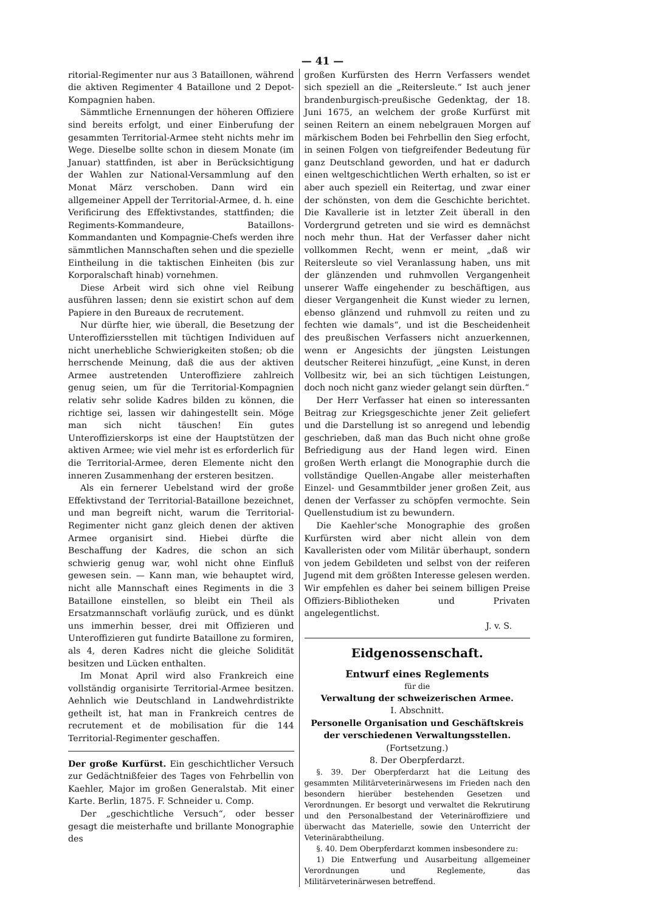— 41 —
ritorial-Regimenter nur aus 3 Bataillonen, während die aktiven Regimenter 4 Bataillone und 2 Depot-Kompagnien haben.
Sämmtliche Ernennungen der höheren Offiziere sind bereits erfolgt, und einer Einberufung der gesammten Territorial-Armee steht nichts mehr im Wege. Dieselbe sollte schon in diesem Monate (im Januar) stattfinden, ist aber in Berücksichtigung der Wahlen zur National-Versammlung auf den Monat März verschoben. Dann wird ein allgemeiner Appell der Territorial-Armee, d. h. eine Verificirung des Effektivstandes, stattfinden; die Regiments-Kommandeure, Bataillons-Kommandanten und Kompagnie-Chefs werden ihre sämmtlichen Mannschaften sehen und die spezielle Eintheilung in die taktischen Einheiten (bis zur Korporalschaft hinab) vornehmen.
Diese Arbeit wird sich ohne viel Reibung ausführen lassen; denn sie existirt schon auf dem Papiere in den Bureaux de recrutement.
Nur dürfte hier, wie überall, die Besetzung der Unteroffiziersstellen mit tüchtigen Individuen auf nicht unerhebliche Schwierigkeiten stoßen; ob die herrschende Meinung, daß die aus der aktiven Armee austretenden Unteroffiziere zahlreich genug seien, um für die Territorial-Kompagnien relativ sehr solide Kadres bilden zu können, die richtige sei, lassen wir dahingestellt sein. Möge man sich nicht täuschen! Ein gutes Unteroffizierskorps ist eine der Hauptstützen der aktiven Armee; wie viel mehr ist es erforderlich für die Territorial-Armee, deren Elemente nicht den inneren Zusammenhang der ersteren besitzen.
Als ein fernerer Uebelstand wird der große Effektivstand der Territorial-Bataillone bezeichnet, und man begreift nicht, warum die Territorial-Regimenter nicht ganz gleich denen der aktiven Armee organisirt sind. Hiebei dürfte die Beschaffung der Kadres, die schon an sich schwierig genug war, wohl nicht ohne Einfluß gewesen sein. — Kann man, wie behauptet wird, nicht alle Mannschaft eines Regiments in die 3 Bataillone einstellen, so bleibt ein Theil als Ersatzmannschaft vorläufig zurück, und es dünkt uns immerhin besser, drei mit Offizieren und Unteroffizieren gut fundirte Bataillone zu formiren, als 4, deren Kadres nicht die gleiche Solidität besitzen und Lücken enthalten.
Im Monat April wird also Frankreich eine vollständig organisirte Territorial-Armee besitzen. Aehnlich wie Deutschland in Landwehrdistrikte getheilt ist, hat man in Frankreich centres de recrutement et de mobilisation für die 144 Territorial-Regimenter geschaffen.
Der große Kurfürst. Ein geschichtlicher Versuch zur Gedächtnißfeier des Tages von Fehrbellin von Kaehler, Major im großen Generalstab. Mit einer Karte. Berlin, 1875. F. Schneider u. Comp.
Der „geschichtliche Versuch“, oder besser gesagt die meisterhafte und brillante Monographie des
großen Kurfürsten des Herrn Verfassers wendet sich speziell an die „Reitersleute.“ Ist auch jener brandenburgisch-preußische Gedenktag, der 18. Juni 1675, an welchem der große Kurfürst mit seinen Reitern an einem nebelgrauen Morgen auf märkischem Boden bei Fehrbellin den Sieg erfocht, in seinen Folgen von tiefgreifender Bedeutung für ganz Deutschland geworden, und hat er dadurch einen weltgeschichtlichen Werth erhalten, so ist er aber auch speziell ein Reitertag, und zwar einer der schönsten, von dem die Geschichte berichtet. Die Kavallerie ist in letzter Zeit überall in den Vordergrund getreten und sie wird es demnächst noch mehr thun. Hat der Verfasser daher nicht vollkommen Recht, wenn er meint, „daß wir Reitersleute so viel Veranlassung haben, uns mit der glänzenden und ruhmvollen Vergangenheit unserer Waffe eingehender zu beschäftigen, aus dieser Vergangenheit die Kunst wieder zu lernen, ebenso glänzend und ruhmvoll zu reiten und zu fechten wie damals“, und ist die Bescheidenheit des preußischen Verfassers nicht anzuerkennen, wenn er Angesichts der jüngsten Leistungen deutscher Reiterei hinzufügt, „eine Kunst, in deren Vollbesitz wir, bei an sich tüchtigen Leistungen, doch noch nicht ganz wieder gelangt sein dürften.“
Der Herr Verfasser hat einen so interessanten Beitrag zur Kriegsgeschichte jener Zeit geliefert und die Darstellung ist so anregend und lebendig geschrieben, daß man das Buch nicht ohne große Befriedigung aus der Hand legen wird. Einen großen Werth erlangt die Monographie durch die vollständige Quellen-Angabe aller meisterhaften Einzel- und Gesammtbilder jener großen Zeit, aus denen der Verfasser zu schöpfen vermochte. Sein Quellenstudium ist zu bewundern.
Die Kaehler'sche Monographie des großen Kurfürsten wird aber nicht allein von dem Kavalleristen oder vom Militär überhaupt, sondern von jedem Gebildeten und selbst von der reiferen Jugend mit dem größten Interesse gelesen werden. Wir empfehlen es daher bei seinem billigen Preise Offiziers-Bibliotheken und Privaten angelegentlichst.
J. v. S.
Eidgenossenschaft.
Entwurf eines Reglements
für die
Verwaltung der schweizerischen Armee.
I. Abschnitt.
Personelle Organisation und Geschäftskreis der verschiedenen Verwaltungsstellen.
(Fortsetzung.)
8. Der Oberpferdarzt.
§. 39. Der Oberpferdarzt hat die Leitung des gesammten Militärveterinärwesens im Frieden nach den besondern hierüber bestehenden Gesetzen und Verordnungen. Er besorgt und verwaltet die Rekrutirung und den Personalbestand der Veterinäroffiziere und überwacht das Materielle, sowie den Unterricht der Veterinärabtheilung.
§. 40. Dem Oberpferdarzt kommen insbesondere zu:
1) Die Entwerfung und Ausarbeitung allgemeiner Verordnungen und Reglemente, das Militärveterinärwesen betreffend.